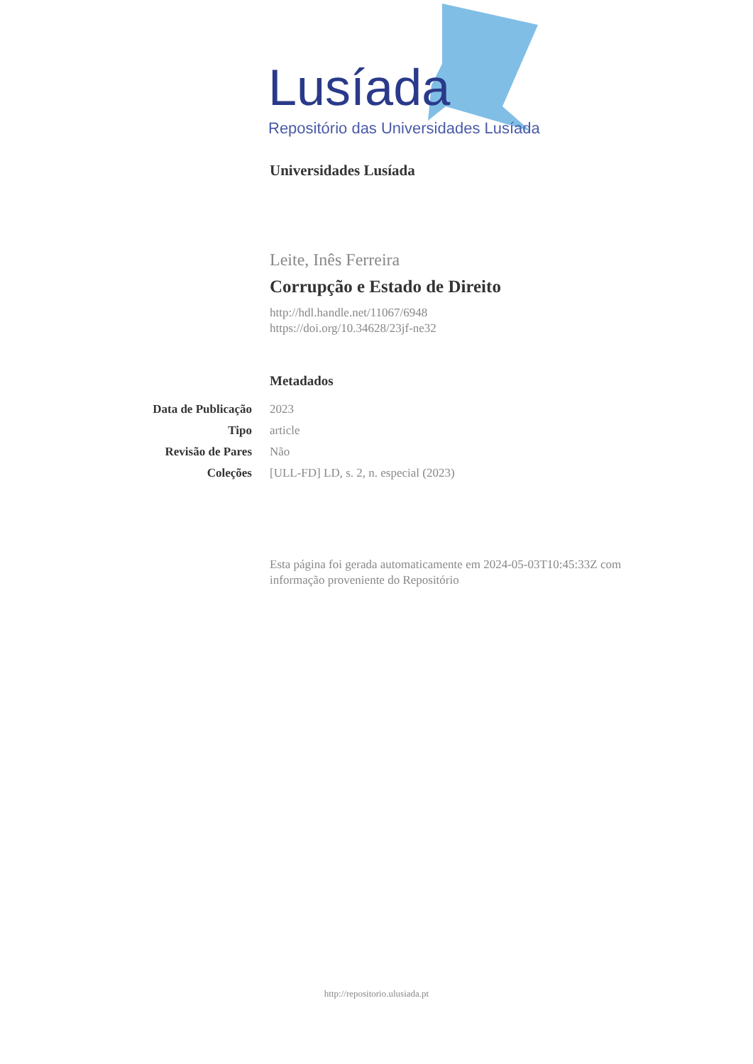Lusíada
Repositório das Universidades Lusíada
Universidades Lusíada
Leite, Inês Ferreira
Corrupção e Estado de Direito
http://hdl.handle.net/11067/6948
https://doi.org/10.34628/23jf-ne32
Metadados
| Data de Publicação | 2023 |
| Tipo | article |
| Revisão de Pares | Não |
| Coleções | [ULL-FD] LD, s. 2, n. especial (2023) |
Esta página foi gerada automaticamente em 2024-05-03T10:45:33Z com informação proveniente do Repositório
http://repositorio.ulusiada.pt